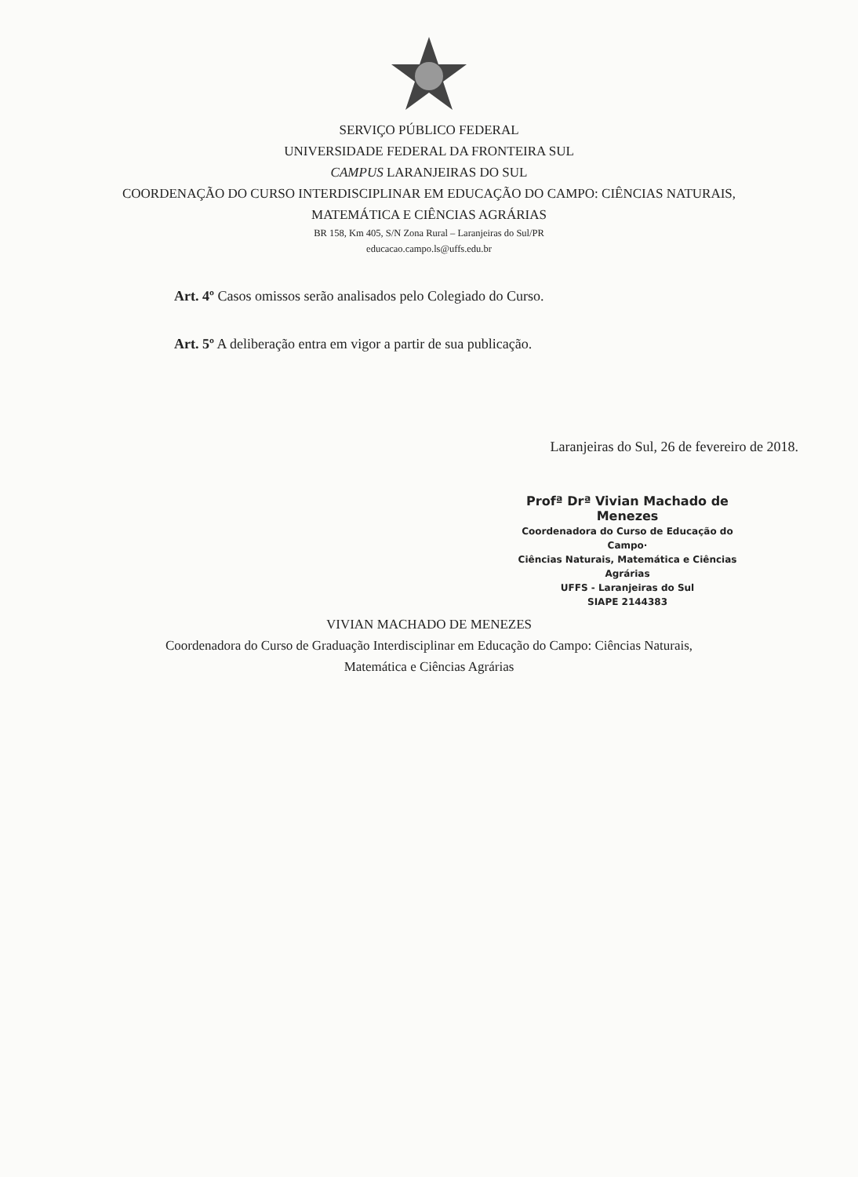SERVIÇO PÚBLICO FEDERAL
UNIVERSIDADE FEDERAL DA FRONTEIRA SUL
CAMPUS LARANJEIRAS DO SUL
COORDENAÇÃO DO CURSO INTERDISCIPLINAR EM EDUCAÇÃO DO CAMPO: CIÊNCIAS NATURAIS,
MATEMÁTICA E CIÊNCIAS AGRÁRIAS
BR 158, Km 405, S/N Zona Rural – Laranjeiras do Sul/PR
educacao.campo.ls@uffs.edu.br
Art. 4º Casos omissos serão analisados pelo Colegiado do Curso.
Art. 5º A deliberação entra em vigor a partir de sua publicação.
Laranjeiras do Sul, 26 de fevereiro de 2018.
Profª Drª Vivian Machado de Menezes
Coordenadora do Curso de Educação do Campo·
Ciências Naturais, Matemática e Ciências Agrárias
UFFS - Laranjeiras do Sul
SIAPE 2144383
VIVIAN MACHADO DE MENEZES
Coordenadora do Curso de Graduação Interdisciplinar em Educação do Campo: Ciências Naturais,
Matemática e Ciências Agrárias